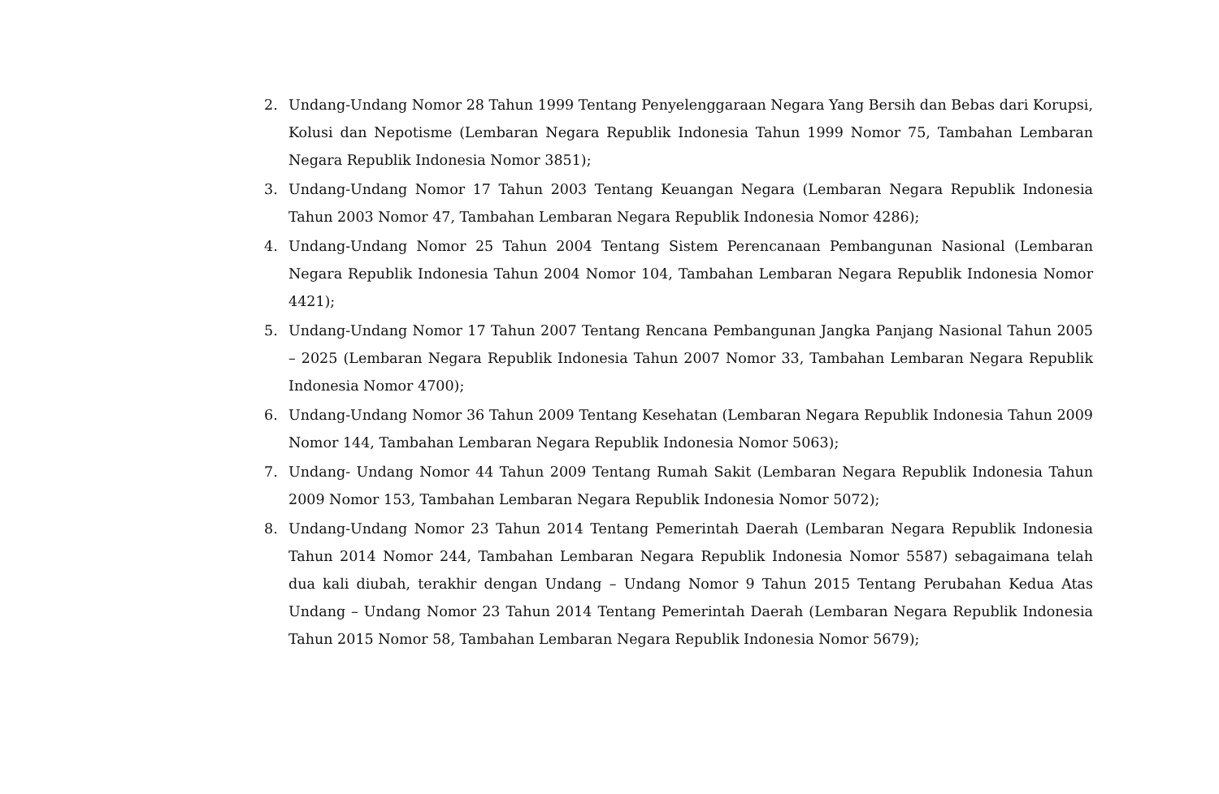2. Undang-Undang Nomor 28 Tahun 1999 Tentang Penyelenggaraan Negara Yang Bersih dan Bebas dari Korupsi, Kolusi dan Nepotisme (Lembaran Negara Republik Indonesia Tahun 1999 Nomor 75, Tambahan Lembaran Negara Republik Indonesia Nomor 3851);
3. Undang-Undang Nomor 17 Tahun 2003 Tentang Keuangan Negara (Lembaran Negara Republik Indonesia Tahun 2003 Nomor 47, Tambahan Lembaran Negara Republik Indonesia Nomor 4286);
4. Undang-Undang Nomor 25 Tahun 2004 Tentang Sistem Perencanaan Pembangunan Nasional (Lembaran Negara Republik Indonesia Tahun 2004 Nomor 104, Tambahan Lembaran Negara Republik Indonesia Nomor 4421);
5. Undang-Undang Nomor 17 Tahun 2007 Tentang Rencana Pembangunan Jangka Panjang Nasional Tahun 2005 – 2025 (Lembaran Negara Republik Indonesia Tahun 2007 Nomor 33, Tambahan Lembaran Negara Republik Indonesia Nomor 4700);
6. Undang-Undang Nomor 36 Tahun 2009 Tentang Kesehatan (Lembaran Negara Republik Indonesia Tahun 2009 Nomor 144, Tambahan Lembaran Negara Republik Indonesia Nomor 5063);
7. Undang- Undang Nomor 44 Tahun 2009 Tentang Rumah Sakit (Lembaran Negara Republik Indonesia Tahun 2009 Nomor 153, Tambahan Lembaran Negara Republik Indonesia Nomor 5072);
8. Undang-Undang Nomor 23 Tahun 2014 Tentang Pemerintah Daerah (Lembaran Negara Republik Indonesia Tahun 2014 Nomor 244, Tambahan Lembaran Negara Republik Indonesia Nomor 5587) sebagaimana telah dua kali diubah, terakhir dengan Undang – Undang Nomor 9 Tahun 2015 Tentang Perubahan Kedua Atas Undang – Undang Nomor 23 Tahun 2014 Tentang Pemerintah Daerah (Lembaran Negara Republik Indonesia Tahun 2015 Nomor 58, Tambahan Lembaran Negara Republik Indonesia Nomor 5679);